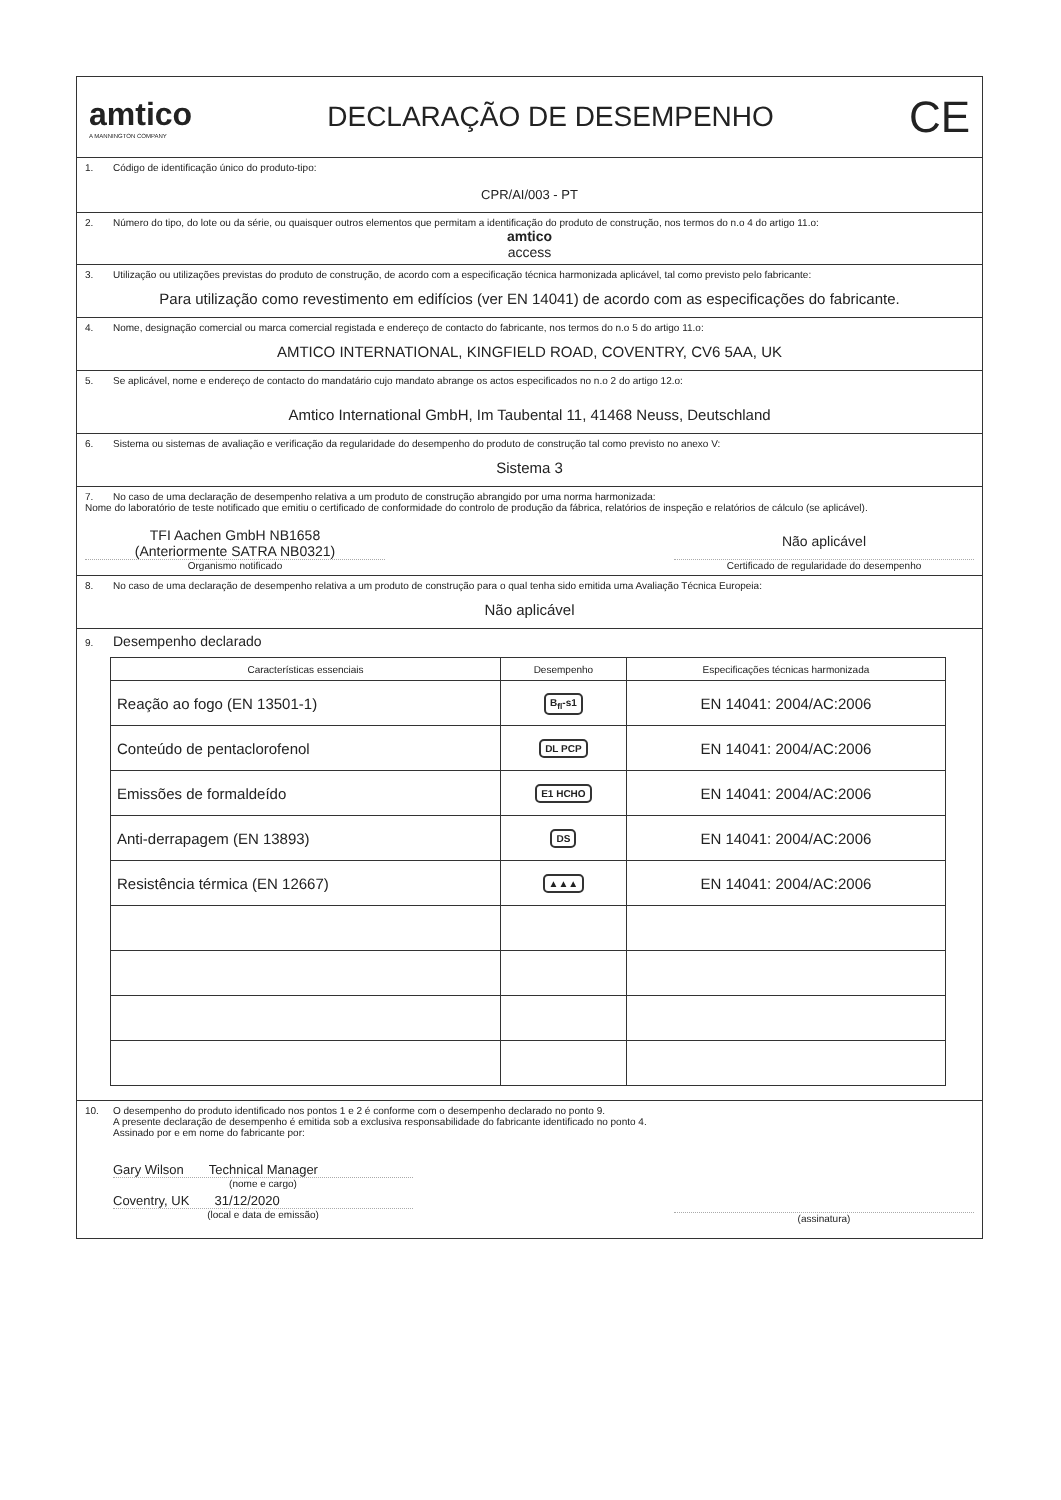amtico
A MANNINGTON COMPANY
DECLARAÇÃO DE DESEMPENHO
CE
1. Código de identificação único do produto-tipo:
CPR/AI/003 - PT
2. Número do tipo, do lote ou da série, ou quaisquer outros elementos que permitam a identificação do produto de construção, nos termos do n.o 4 do artigo 11.o:
amtico
access
3. Utilização ou utilizações previstas do produto de construção, de acordo com a especificação técnica harmonizada aplicável, tal como previsto pelo fabricante:
Para utilização como revestimento em edifícios (ver EN 14041) de acordo com as especificações do fabricante.
4. Nome, designação comercial ou marca comercial registada e endereço de contacto do fabricante, nos termos do n.o 5 do artigo 11.o:
AMTICO INTERNATIONAL, KINGFIELD ROAD, COVENTRY, CV6 5AA, UK
5. Se aplicável, nome e endereço de contacto do mandatário cujo mandato abrange os actos especificados no n.o 2 do artigo 12.o:
Amtico International GmbH, Im Taubental 11, 41468 Neuss, Deutschland
6. Sistema ou sistemas de avaliação e verificação da regularidade do desempenho do produto de construção tal como previsto no anexo V:
Sistema 3
7. No caso de uma declaração de desempenho relativa a um produto de construção abrangido por uma norma harmonizada:
Nome do laboratório de teste notificado que emitiu o certificado de conformidade do controlo de produção da fábrica, relatórios de inspeção e relatórios de cálculo (se aplicável).
TFI Aachen GmbH NB1658
(Anteriormente SATRA NB0321)
Organismo notificado
Não aplicável
Certificado de regularidade do desempenho
8. No caso de uma declaração de desempenho relativa a um produto de construção para o qual tenha sido emitida uma Avaliação Técnica Europeia:
Não aplicável
9. Desempenho declarado
| Características essenciais | Desempenho | Especificações técnicas harmonizada |
| --- | --- | --- |
| Reação ao fogo (EN 13501-1) | B<sub>fl</sub>-s1 | EN 14041: 2004/AC:2006 |
| Conteúdo de pentaclorofenol | DL PCP | EN 14041: 2004/AC:2006 |
| Emissões de formaldeído | E1 HCHO | EN 14041: 2004/AC:2006 |
| Anti-derrapagem (EN 13893) | DS | EN 14041: 2004/AC:2006 |
| Resistência térmica (EN 12667) | ▲▲▲ | EN 14041: 2004/AC:2006 |
10. O desempenho do produto identificado nos pontos 1 e 2 é conforme com o desempenho declarado no ponto 9.
A presente declaração de desempenho é emitida sob a exclusiva responsabilidade do fabricante identificado no ponto 4.
Assinado por e em nome do fabricante por:
Gary Wilson Technical Manager
(nome e cargo)
Coventry, UK 31/12/2020
(local e data de emissão)
(assinatura)